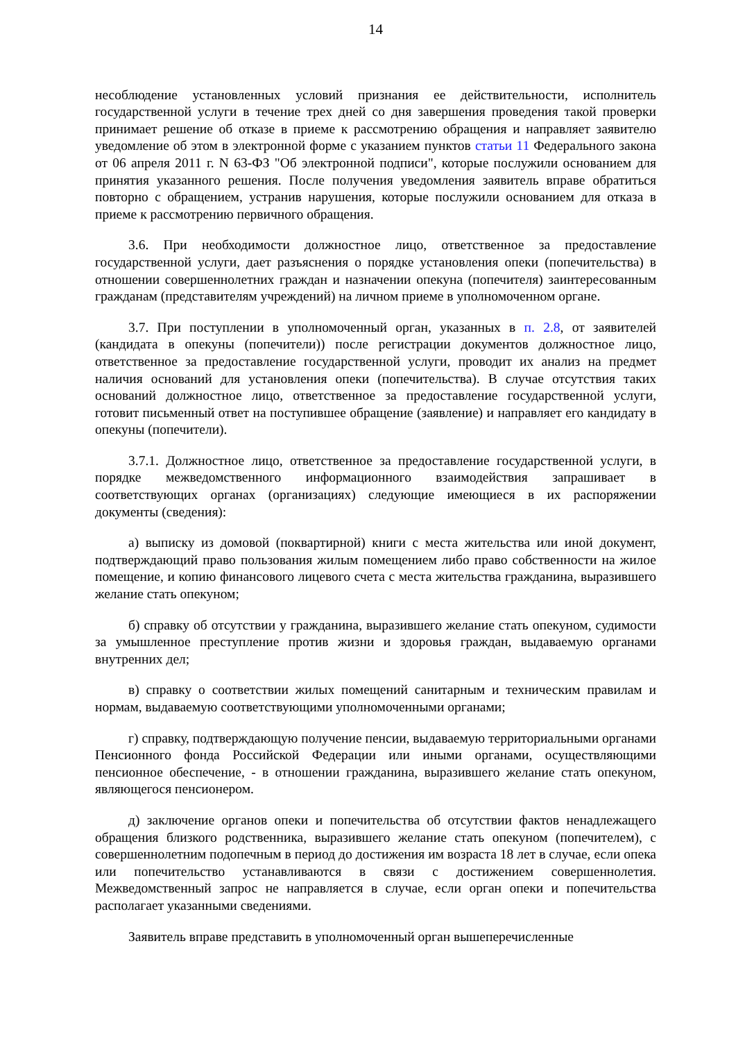14
несоблюдение установленных условий признания ее действительности, исполнитель государственной услуги в течение трех дней со дня завершения проведения такой проверки принимает решение об отказе в приеме к рассмотрению обращения и направляет заявителю уведомление об этом в электронной форме с указанием пунктов статьи 11 Федерального закона от 06 апреля 2011 г. N 63-ФЗ "Об электронной подписи", которые послужили основанием для принятия указанного решения. После получения уведомления заявитель вправе обратиться повторно с обращением, устранив нарушения, которые послужили основанием для отказа в приеме к рассмотрению первичного обращения.
3.6. При необходимости должностное лицо, ответственное за предоставление государственной услуги, дает разъяснения о порядке установления опеки (попечительства) в отношении совершеннолетних граждан и назначении опекуна (попечителя) заинтересованным гражданам (представителям учреждений) на личном приеме в уполномоченном органе.
3.7. При поступлении в уполномоченный орган, указанных в п. 2.8, от заявителей (кандидата в опекуны (попечители)) после регистрации документов должностное лицо, ответственное за предоставление государственной услуги, проводит их анализ на предмет наличия оснований для установления опеки (попечительства). В случае отсутствия таких оснований должностное лицо, ответственное за предоставление государственной услуги, готовит письменный ответ на поступившее обращение (заявление) и направляет его кандидату в опекуны (попечители).
3.7.1. Должностное лицо, ответственное за предоставление государственной услуги, в порядке межведомственного информационного взаимодействия запрашивает в соответствующих органах (организациях) следующие имеющиеся в их распоряжении документы (сведения):
а) выписку из домовой (поквартирной) книги с места жительства или иной документ, подтверждающий право пользования жилым помещением либо право собственности на жилое помещение, и копию финансового лицевого счета с места жительства гражданина, выразившего желание стать опекуном;
б) справку об отсутствии у гражданина, выразившего желание стать опекуном, судимости за умышленное преступление против жизни и здоровья граждан, выдаваемую органами внутренних дел;
в) справку о соответствии жилых помещений санитарным и техническим правилам и нормам, выдаваемую соответствующими уполномоченными органами;
г) справку, подтверждающую получение пенсии, выдаваемую территориальными органами Пенсионного фонда Российской Федерации или иными органами, осуществляющими пенсионное обеспечение, - в отношении гражданина, выразившего желание стать опекуном, являющегося пенсионером.
д) заключение органов опеки и попечительства об отсутствии фактов ненадлежащего обращения близкого родственника, выразившего желание стать опекуном (попечителем), с совершеннолетним подопечным в период до достижения им возраста 18 лет в случае, если опека или попечительство устанавливаются в связи с достижением совершеннолетия. Межведомственный запрос не направляется в случае, если орган опеки и попечительства располагает указанными сведениями.
Заявитель вправе представить в уполномоченный орган вышеперечисленные